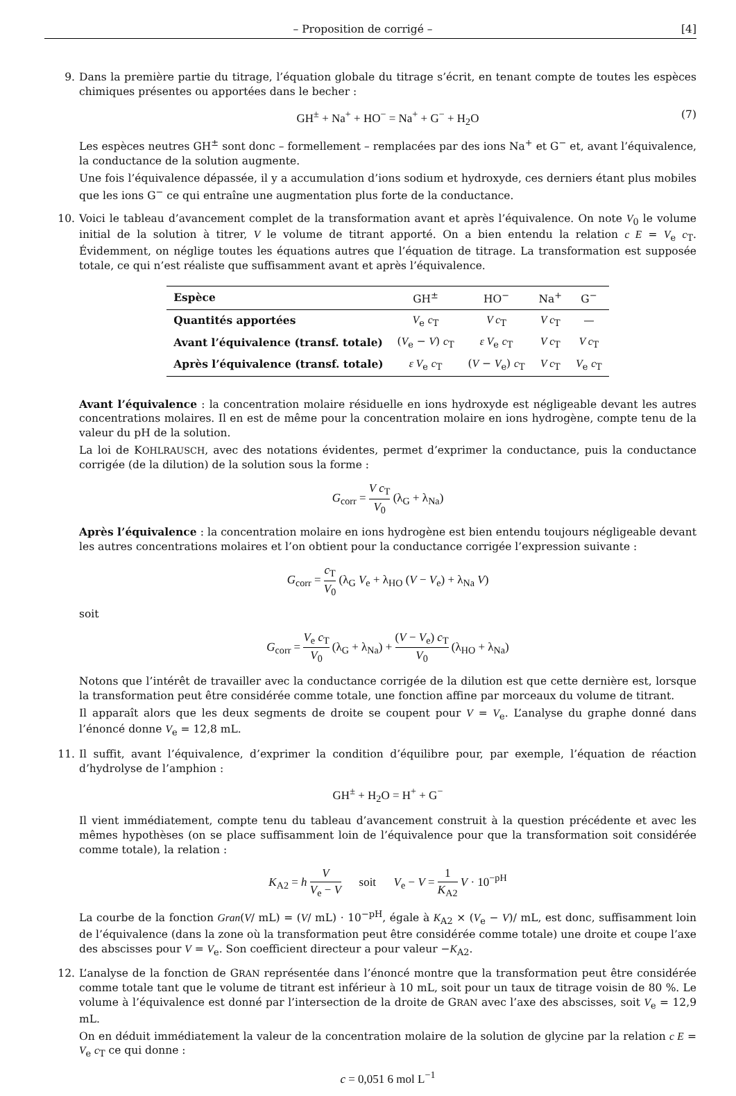– Proposition de corrigé – [4]
9. Dans la première partie du titrage, l’équation globale du titrage s’écrit, en tenant compte de toutes les espèces chimiques présentes ou apportées dans le becher :
GH<sup>±</sup> + Na<sup>+</sup> + HO<sup>−</sup> = Na<sup>+</sup> + G<sup>−</sup> + H<sub>2</sub>O (7)
Les espèces neutres GH<sup>±</sup> sont donc – formellement – remplacées par des ions Na<sup>+</sup> et G<sup>−</sup> et, avant l’équivalence, la conductance de la solution augmente.
Une fois l’équivalence dépassée, il y a accumulation d’ions sodium et hydroxyde, ces derniers étant plus mobiles que les ions G<sup>−</sup> ce qui entraîne une augmentation plus forte de la conductance.
10. Voici le tableau d’avancement complet de la transformation avant et après l’équivalence. On note V<sub>0</sub> le volume initial de la solution à titrer, V le volume de titrant apporté. On a bien entendu la relation c E = V<sub>e</sub> c<sub>T</sub>. Évidemment, on néglige toutes les équations autres que l’équation de titrage. La transformation est supposée totale, ce qui n’est réaliste que suffisamment avant et après l’équivalence.
| Espèce | GH<sup>±</sup> | HO<sup>−</sup> | Na<sup>+</sup> | G<sup>−</sup> |
| Quantités apportées | V<sub>e</sub> c<sub>T</sub> | V c<sub>T</sub> | V c<sub>T</sub> | — |
| Avant l’équivalence (transf. totale) | ( V<sub>e</sub> − V ) c<sub>T</sub> | ε V<sub>e</sub> c<sub>T</sub> | V c<sub>T</sub> | V c<sub>T</sub> |
| Après l’équivalence (transf. totale) | ε V<sub>e</sub> c<sub>T</sub> | ( V − V<sub>e</sub>) c<sub>T</sub> | V c<sub>T</sub> | V<sub>e</sub> c<sub>T</sub> |
Avant l’équivalence : la concentration molaire résiduelle en ions hydroxyde est négligeable devant les autres concentrations molaires. Il en est de même pour la concentration molaire en ions hydrogène, compte tenu de la valeur du pH de la solution.
La loi de KOHLRAUSCH, avec des notations évidentes, permet d’exprimer la conductance, puis la conductance corrigée (de la dilution) de la solution sous la forme :
G<sub>corr</sub> = V c<sub>T</sub> V<sub>0</sub> (λ<sub>G</sub> + λ<sub>Na</sub>)
Après l’équivalence : la concentration molaire en ions hydrogène est bien entendu toujours négligeable devant les autres concentrations molaires et l’on obtient pour la conductance corrigée l’expression suivante :
G<sub>corr</sub> = c<sub>T</sub> V<sub>0</sub> (λ<sub>G</sub> V<sub>e</sub> + λ<sub>HO</sub> (V − V<sub>e</sub>) + λ<sub>Na</sub> V)
soit
G<sub>corr</sub> = V<sub>e</sub> c<sub>T</sub> V<sub>0</sub> (λ<sub>G</sub> + λ<sub>Na</sub>) + (V − V<sub>e</sub>) c<sub>T</sub> V<sub>0</sub> (λ<sub>HO</sub> + λ<sub>Na</sub>)
Notons que l’intérêt de travailler avec la conductance corrigée de la dilution est que cette dernière est, lorsque la transformation peut être considérée comme totale, une fonction affine par morceaux du volume de titrant.
Il apparaît alors que les deux segments de droite se coupent pour V = V<sub>e</sub>. L’analyse du graphe donné dans l’énoncé donne V<sub>e</sub> = 12,8 mL.
11. Il suffit, avant l’équivalence, d’exprimer la condition d’équilibre pour, par exemple, l’équation de réaction d’hydrolyse de l’amphion :
GH<sup>±</sup> + H<sub>2</sub>O = H<sup>+</sup> + G<sup>−</sup>
Il vient immédiatement, compte tenu du tableau d’avancement construit à la question précédente et avec les mêmes hypothèses (on se place suffisamment loin de l’équivalence pour que la transformation soit considérée comme totale), la relation :
K<sub>A2</sub> = h V V<sub>e</sub> − V soit V<sub>e</sub> − V = 1 K<sub>A2</sub> V · 10<sup>−pH</sup>
La courbe de la fonction Gran(V/ mL) = (V/ mL) · 10<sup>−pH</sup>, égale à K<sub>A2</sub> × (V<sub>e</sub> − V)/ mL, est donc, suffisamment loin de l’équivalence (dans la zone où la transformation peut être considérée comme totale) une droite et coupe l’axe des abscisses pour V = V<sub>e</sub>. Son coefficient directeur a pour valeur −K<sub>A2</sub>.
12. L’analyse de la fonction de GRAN représentée dans l’énoncé montre que la transformation peut être considérée comme totale tant que le volume de titrant est inférieur à 10 mL, soit pour un taux de titrage voisin de 80 %. Le volume à l’équivalence est donné par l’intersection de la droite de GRAN avec l’axe des abscisses, soit V<sub>e</sub> = 12,9 mL.
On en déduit immédiatement la valeur de la concentration molaire de la solution de glycine par la relation c E = V<sub>e</sub> c<sub>T</sub> ce qui donne :
c = 0,051 6 mol L<sup>−1</sup>